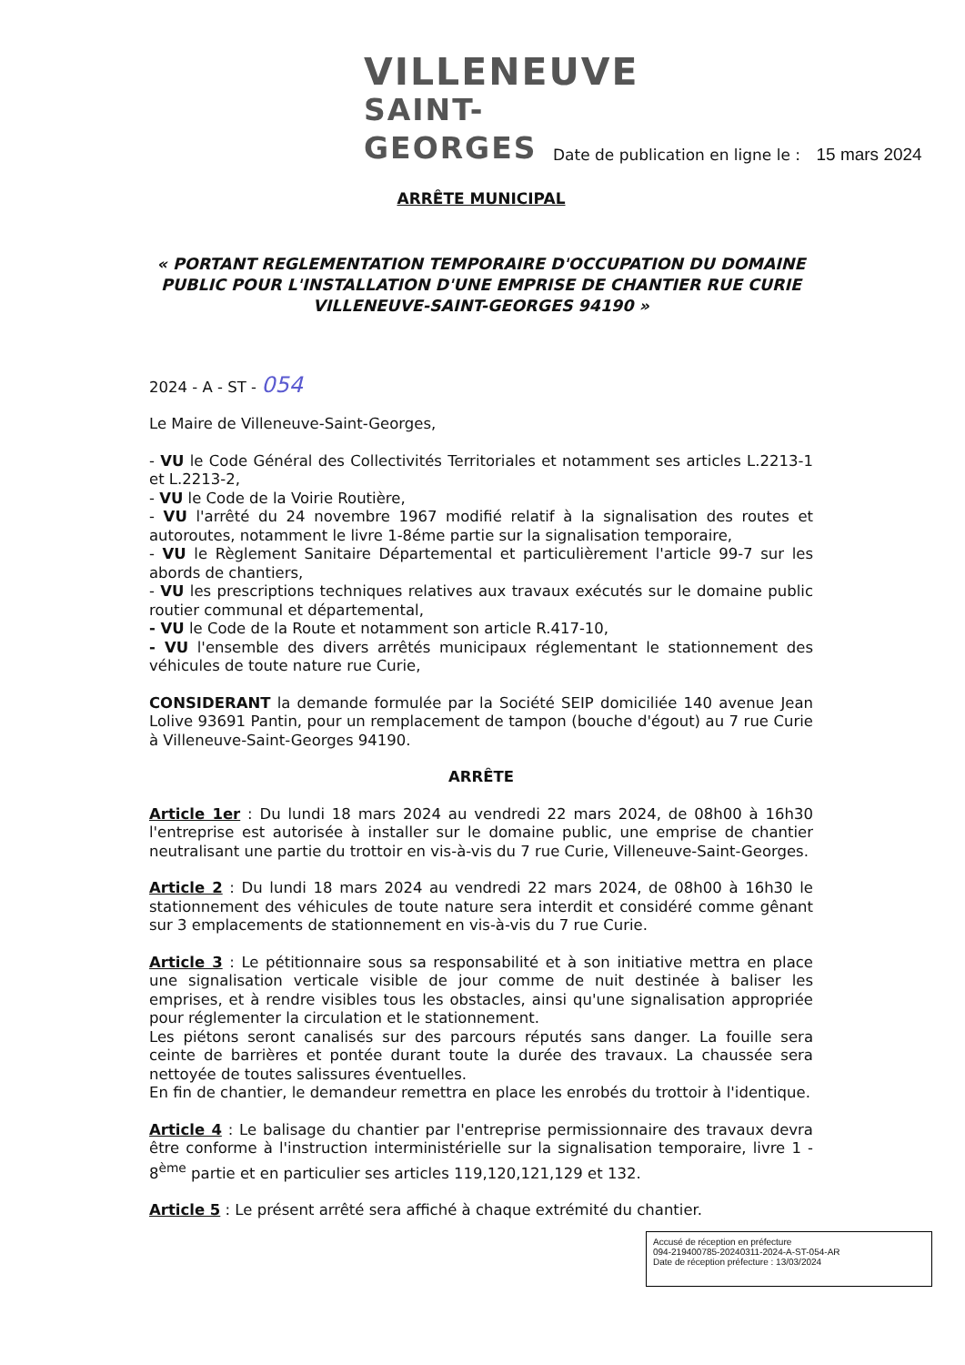VILLENEUVE
SAINT-GEORGES
Date de publication en ligne le : 15 mars 2024
ARRÊTE MUNICIPAL
« PORTANT REGLEMENTATION TEMPORAIRE D'OCCUPATION DU DOMAINE PUBLIC POUR L'INSTALLATION D'UNE EMPRISE DE CHANTIER RUE CURIE VILLENEUVE-SAINT-GEORGES 94190 »
2024 - A - ST - 054
Le Maire de Villeneuve-Saint-Georges,
- VU le Code Général des Collectivités Territoriales et notamment ses articles L.2213-1 et L.2213-2,
- VU le Code de la Voirie Routière,
- VU l'arrêté du 24 novembre 1967 modifié relatif à la signalisation des routes et autoroutes, notamment le livre 1-8éme partie sur la signalisation temporaire,
- VU le Règlement Sanitaire Départemental et particulièrement l'article 99-7 sur les abords de chantiers,
- VU les prescriptions techniques relatives aux travaux exécutés sur le domaine public routier communal et départemental,
- VU le Code de la Route et notamment son article R.417-10,
- VU l'ensemble des divers arrêtés municipaux réglementant le stationnement des véhicules de toute nature rue Curie,
CONSIDERANT la demande formulée par la Société SEIP domiciliée 140 avenue Jean Lolive 93691 Pantin, pour un remplacement de tampon (bouche d'égout) au 7 rue Curie à Villeneuve-Saint-Georges 94190.
ARRÊTE
Article 1er : Du lundi 18 mars 2024 au vendredi 22 mars 2024, de 08h00 à 16h30 l'entreprise est autorisée à installer sur le domaine public, une emprise de chantier neutralisant une partie du trottoir en vis-à-vis du 7 rue Curie, Villeneuve-Saint-Georges.
Article 2 : Du lundi 18 mars 2024 au vendredi 22 mars 2024, de 08h00 à 16h30 le stationnement des véhicules de toute nature sera interdit et considéré comme gênant sur 3 emplacements de stationnement en vis-à-vis du 7 rue Curie.
Article 3 : Le pétitionnaire sous sa responsabilité et à son initiative mettra en place une signalisation verticale visible de jour comme de nuit destinée à baliser les emprises, et à rendre visibles tous les obstacles, ainsi qu'une signalisation appropriée pour réglementer la circulation et le stationnement.
Les piétons seront canalisés sur des parcours réputés sans danger. La fouille sera ceinte de barrières et pontée durant toute la durée des travaux. La chaussée sera nettoyée de toutes salissures éventuelles.
En fin de chantier, le demandeur remettra en place les enrobés du trottoir à l'identique.
Article 4 : Le balisage du chantier par l'entreprise permissionnaire des travaux devra être conforme à l'instruction interministérielle sur la signalisation temporaire, livre 1 - 8<sup>ème</sup> partie et en particulier ses articles 119,120,121,129 et 132.
Article 5 : Le présent arrêté sera affiché à chaque extrémité du chantier.
Accusé de réception en préfecture
094-219400785-20240311-2024-A-ST-054-AR
Date de réception préfecture : 13/03/2024